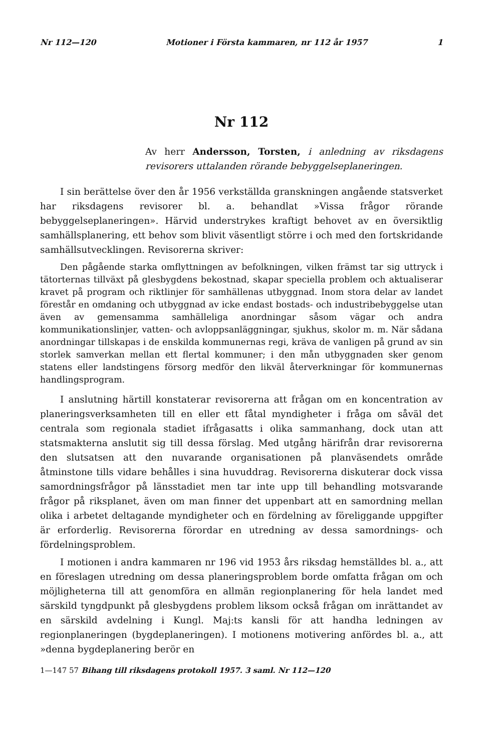Nr 112—120 Motioner i Första kammaren, nr 112 år 1957 1
Nr 112
Av herr Andersson, Torsten, i anledning av riksdagens revisorers uttalanden rörande bebyggelseplaneringen.
I sin berättelse över den år 1956 verkställda granskningen angående statsverket har riksdagens revisorer bl. a. behandlat »Vissa frågor rörande bebyggelseplaneringen». Härvid understrykes kraftigt behovet av en översiktlig samhällsplanering, ett behov som blivit väsentligt större i och med den fortskridande samhällsutvecklingen. Revisorerna skriver:
Den pågående starka omflyttningen av befolkningen, vilken främst tar sig uttryck i tätorternas tillväxt på glesbygdens bekostnad, skapar speciella problem och aktualiserar kravet på program och riktlinjer för samhällenas utbyggnad. Inom stora delar av landet förestår en omdaning och utbyggnad av icke endast bostads- och industribebyggelse utan även av gemensamma samhälleliga anordningar såsom vägar och andra kommunikationslinjer, vatten- och avloppsanläggningar, sjukhus, skolor m. m. När sådana anordningar tillskapas i de enskilda kommunernas regi, kräva de vanligen på grund av sin storlek samverkan mellan ett flertal kommuner; i den mån utbyggnaden sker genom statens eller landstingens försorg medför den likväl återverkningar för kommunernas handlingsprogram.
I anslutning härtill konstaterar revisorerna att frågan om en koncentration av planeringsverksamheten till en eller ett fåtal myndigheter i fråga om såväl det centrala som regionala stadiet ifrågasatts i olika sammanhang, dock utan att statsmakterna anslutit sig till dessa förslag. Med utgång härifrån drar revisorerna den slutsatsen att den nuvarande organisationen på planväsendets område åtminstone tills vidare behålles i sina huvuddrag. Revisorerna diskuterar dock vissa samordningsfrågor på länsstadiet men tar inte upp till behandling motsvarande frågor på riksplanet, även om man finner det uppenbart att en samordning mellan olika i arbetet deltagande myndigheter och en fördelning av föreliggande uppgifter är erforderlig. Revisorerna förordar en utredning av dessa samordnings- och fördelningsproblem.
I motionen i andra kammaren nr 196 vid 1953 års riksdag hemställdes bl. a., att en föreslagen utredning om dessa planeringsproblem borde omfatta frågan om och möjligheterna till att genomföra en allmän regionplanering för hela landet med särskild tyngdpunkt på glesbygdens problem liksom också frågan om inrättandet av en särskild avdelning i Kungl. Maj:ts kansli för att handha ledningen av regionplaneringen (bygdeplaneringen). I motionens motivering anfördes bl. a., att »denna bygdeplanering berör en
1—147 57 Bihang till riksdagens protokoll 1957. 3 saml. Nr 112—120